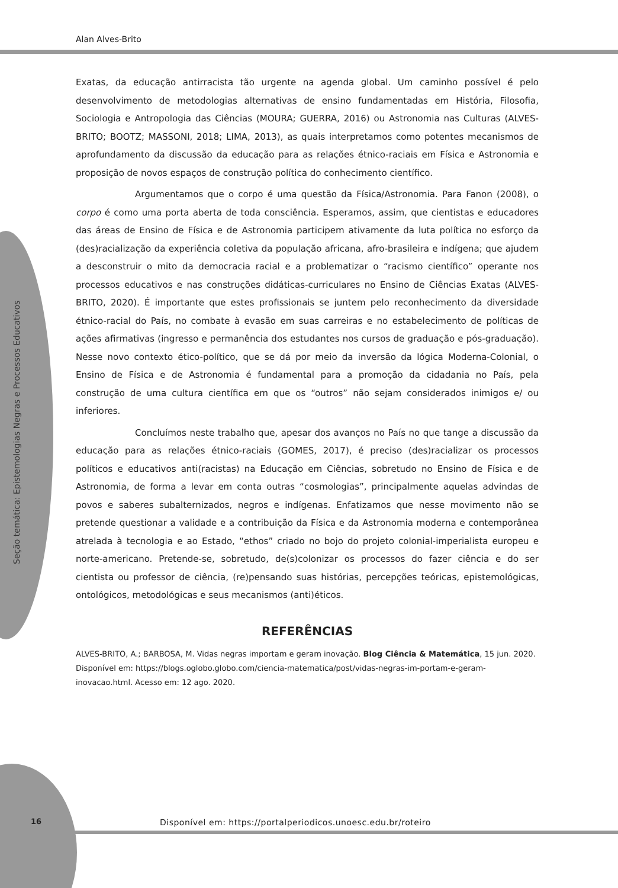Alan Alves-Brito
Seção temática: Epistemologias Negras e Processos Educativos
Exatas, da educação antirracista tão urgente na agenda global. Um caminho possível é pelo desenvolvimento de metodologias alternativas de ensino fundamentadas em História, Filosofia, Sociologia e Antropologia das Ciências (MOURA; GUERRA, 2016) ou Astronomia nas Culturas (ALVES-BRITO; BOOTZ; MASSONI, 2018; LIMA, 2013), as quais interpretamos como potentes mecanismos de aprofundamento da discussão da educação para as relações étnico-raciais em Física e Astronomia e proposição de novos espaços de construção política do conhecimento científico.
Argumentamos que o corpo é uma questão da Física/Astronomia. Para Fanon (2008), o corpo é como uma porta aberta de toda consciência. Esperamos, assim, que cientistas e educadores das áreas de Ensino de Física e de Astronomia participem ativamente da luta política no esforço da (des)racialização da experiência coletiva da população africana, afro-brasileira e indígena; que ajudem a desconstruir o mito da democracia racial e a problematizar o “racismo científico” operante nos processos educativos e nas construções didáticas-curriculares no Ensino de Ciências Exatas (ALVES-BRITO, 2020). É importante que estes profissionais se juntem pelo reconhecimento da diversidade étnico-racial do País, no combate à evasão em suas carreiras e no estabelecimento de políticas de ações afirmativas (ingresso e permanência dos estudantes nos cursos de graduação e pós-graduação). Nesse novo contexto ético-político, que se dá por meio da inversão da lógica Moderna-Colonial, o Ensino de Física e de Astronomia é fundamental para a promoção da cidadania no País, pela construção de uma cultura científica em que os “outros” não sejam considerados inimigos e/ ou inferiores.
Concluímos neste trabalho que, apesar dos avanços no País no que tange a discussão da educação para as relações étnico-raciais (GOMES, 2017), é preciso (des)racializar os processos políticos e educativos anti(racistas) na Educação em Ciências, sobretudo no Ensino de Física e de Astronomia, de forma a levar em conta outras “cosmologias”, principalmente aquelas advindas de povos e saberes subalternizados, negros e indígenas. Enfatizamos que nesse movimento não se pretende questionar a validade e a contribuição da Física e da Astronomia moderna e contemporânea atrelada à tecnologia e ao Estado, “ethos” criado no bojo do projeto colonial-imperialista europeu e norte-americano. Pretende-se, sobretudo, de(s)colonizar os processos do fazer ciência e do ser cientista ou professor de ciência, (re)pensando suas histórias, percepções teóricas, epistemológicas, ontológicos, metodológicas e seus mecanismos (anti)éticos.
REFERÊNCIAS
ALVES-BRITO, A.; BARBOSA, M. Vidas negras importam e geram inovação. Blog Ciência & Matemática, 15 jun. 2020. Disponível em: https://blogs.oglobo.globo.com/ciencia-matematica/post/vidas-negras-im-portam-e-geram-inovacao.html. Acesso em: 12 ago. 2020.
16
Disponível em: https://portalperiodicos.unoesc.edu.br/roteiro